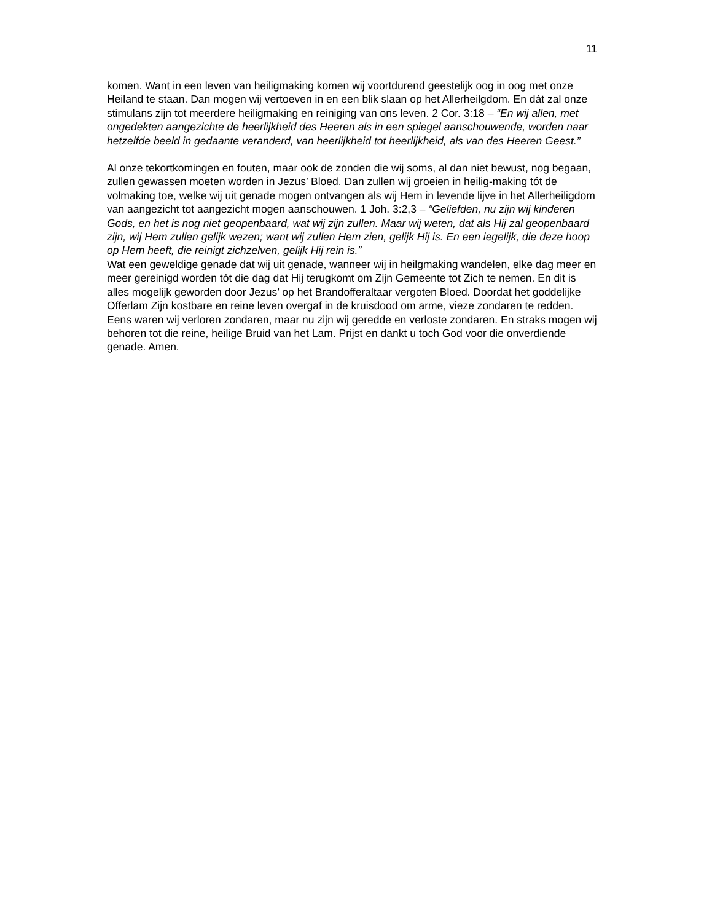11
komen. Want in een leven van heiligmaking komen wij voortdurend geestelijk oog in oog met onze Heiland te staan. Dan mogen wij vertoeven in en een blik slaan op het Allerheilgdom. En dát zal onze stimulans zijn tot meerdere heiligmaking en reiniging van ons leven. 2 Cor. 3:18 – “En wij allen, met ongedekten aangezichte de heerlijkheid des Heeren als in een spiegel aanschouwende, worden naar hetzelfde beeld in gedaante veranderd, van heerlijkheid tot heerlijkheid, als van des Heeren Geest.”
Al onze tekortkomingen en fouten, maar ook de zonden die wij soms, al dan niet bewust, nog begaan, zullen gewassen moeten worden in Jezus’ Bloed. Dan zullen wij groeien in heilig-making tót de volmaking toe, welke wij uit genade mogen ontvangen als wij Hem in levende lijve in het Allerheiligdom van aangezicht tot aangezicht mogen aanschouwen. 1 Joh. 3:2,3 – “Geliefden, nu zijn wij kinderen Gods, en het is nog niet geopenbaard, wat wij zijn zullen. Maar wij weten, dat als Hij zal geopenbaard zijn, wij Hem zullen gelijk wezen; want wij zullen Hem zien, gelijk Hij is. En een iegelijk, die deze hoop op Hem heeft, die reinigt zichzelven, gelijk Hij rein is.”
Wat een geweldige genade dat wij uit genade, wanneer wij in heilgmaking wandelen, elke dag meer en meer gereinigd worden tót die dag dat Hij terugkomt om Zijn Gemeente tot Zich te nemen. En dit is alles mogelijk geworden door Jezus’ op het Brandofferaltaar vergoten Bloed. Doordat het goddelijke Offerlam Zijn kostbare en reine leven overgaf in de kruisdood om arme, vieze zondaren te redden. Eens waren wij verloren zondaren, maar nu zijn wij geredde en verloste zondaren. En straks mogen wij behoren tot die reine, heilige Bruid van het Lam. Prijst en dankt u toch God voor die onverdiende genade. Amen.